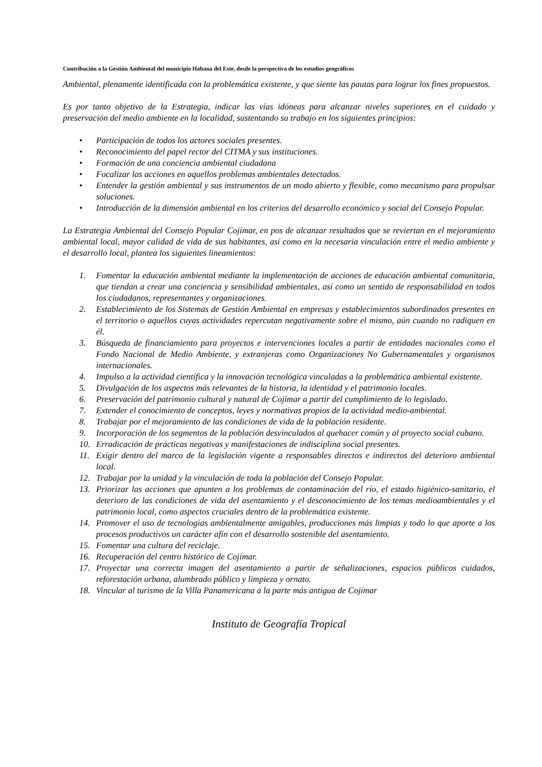Contribución a la Gestión Ambiental del municipio Habana del Este, desde la perspectiva de los estudios geográficos
Ambiental, plenamente identificada con la problemática existente, y que siente las pautas para lograr los fines propuestos.
Es por tanto objetivo de la Estrategia, indicar las vías idóneas para alcanzar niveles superiores en el cuidado y preservación del medio ambiente en la localidad, sustentando su trabajo en los siguientes principios:
• Participación de todos los actores sociales presentes.
• Reconocimiento del papel rector del CITMA y sus instituciones.
• Formación de una conciencia ambiental ciudadana
• Focalizar las acciones en aquellos problemas ambientales detectados.
• Entender la gestión ambiental y sus instrumentos de un modo abierto y flexible, como mecanismo para propulsar soluciones.
• Introducción de la dimensión ambiental en los criterios del desarrollo económico y social del Consejo Popular.
La Estrategia Ambiental del Consejo Popular Cojímar, en pos de alcanzar resultados que se reviertan en el mejoramiento ambiental local, mayor calidad de vida de sus habitantes, así como en la necesaria vinculación entre el medio ambiente y el desarrollo local, plantea los siguientes lineamientos:
1. Fomentar la educación ambiental mediante la implementación de acciones de educación ambiental comunitaria, que tiendan a crear una conciencia y sensibilidad ambientales, así como un sentido de responsabilidad en todos los ciudadanos, representantes y organizaciones.
2. Establecimiento de los Sistemas de Gestión Ambiental en empresas y establecimientos subordinados presentes en el territorio o aquellos cuyas actividades repercutan negativamente sobre el mismo, aún cuando no radiquen en él.
3. Búsqueda de financiamiento para proyectos e intervenciones locales a partir de entidades nacionales como el Fondo Nacional de Medio Ambiente, y extranjeras como Organizaciones No Gubernamentales y organismos internacionales.
4. Impulso a la actividad científica y la innovación tecnológica vinculadas a la problemática ambiental existente.
5. Divulgación de los aspectos más relevantes de la historia, la identidad y el patrimonio locales.
6. Preservación del patrimonio cultural y natural de Cojímar a partir del cumplimiento de lo legislado.
7. Extender el conocimiento de conceptos, leyes y normativas propios de la actividad medio-ambiental.
8. Trabajar por el mejoramiento de las condiciones de vida de la población residente.
9. Incorporación de los segmentos de la población desvinculados al quehacer común y al proyecto social cubano.
10. Erradicación de prácticas negativas y manifestaciones de indisciplina social presentes.
11. Exigir dentro del marco de la legislación vigente a responsables directos e indirectos del deterioro ambiental local.
12. Trabajar por la unidad y la vinculación de toda la población del Consejo Popular.
13. Priorizar las acciones que apunten a los problemas de contaminación del río, el estado higiénico-sanitario, el deterioro de las condiciones de vida del asentamiento y el desconocimiento de los temas medioambientales y el patrimonio local, como aspectos cruciales dentro de la problemática existente.
14. Promover el uso de tecnologías ambientalmente amigables, producciones más limpias y todo lo que aporte a los procesos productivos un carácter afín con el desarrollo sostenible del asentamiento.
15. Fomentar una cultura del reciclaje.
16. Recuperación del centro histórico de Cojímar.
17. Proyectar una correcta imagen del asentamiento a partir de señalizaciones, espacios públicos cuidados, reforestación urbana, alumbrado público y limpieza y ornato.
18. Vincular al turismo de la Villa Panamericana a la parte más antigua de Cojímar
Instituto de Geografía Tropical